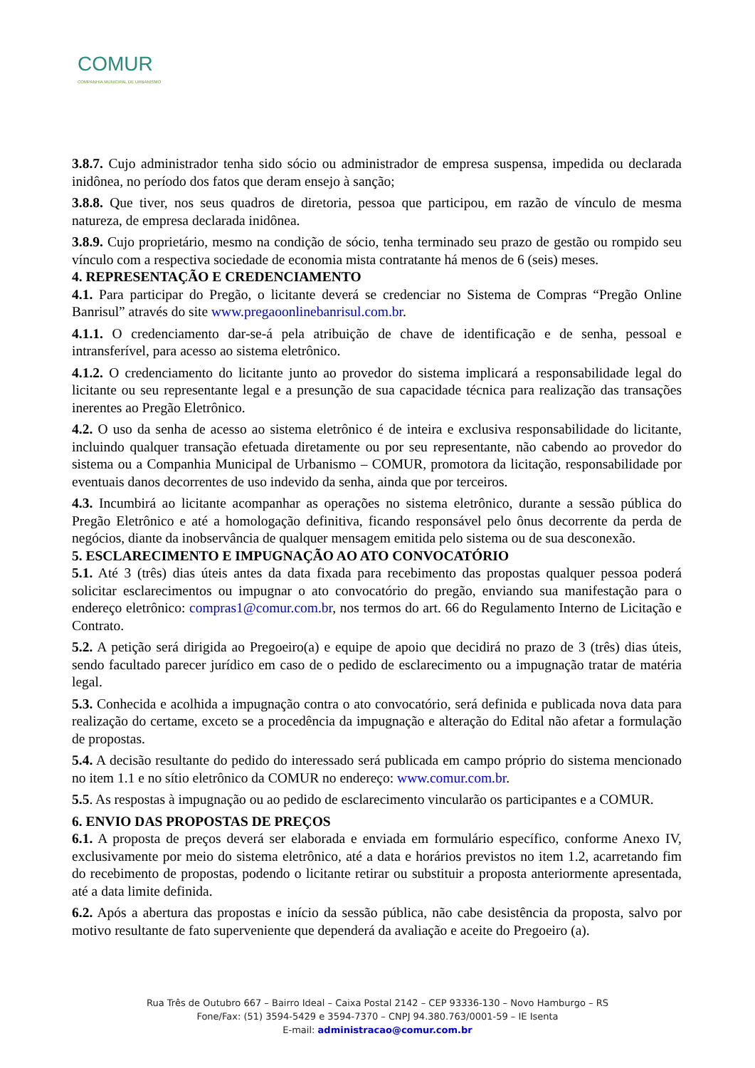COMUR
COMPANHIA MUNICIPAL DE URBANISMO
3.8.7. Cujo administrador tenha sido sócio ou administrador de empresa suspensa, impedida ou declarada inidônea, no período dos fatos que deram ensejo à sanção;
3.8.8. Que tiver, nos seus quadros de diretoria, pessoa que participou, em razão de vínculo de mesma natureza, de empresa declarada inidônea.
3.8.9. Cujo proprietário, mesmo na condição de sócio, tenha terminado seu prazo de gestão ou rompido seu vínculo com a respectiva sociedade de economia mista contratante há menos de 6 (seis) meses.
4. REPRESENTAÇÃO E CREDENCIAMENTO
4.1. Para participar do Pregão, o licitante deverá se credenciar no Sistema de Compras “Pregão Online Banrisul” através do site www.pregaoonlinebanrisul.com.br.
4.1.1. O credenciamento dar-se-á pela atribuição de chave de identificação e de senha, pessoal e intransferível, para acesso ao sistema eletrônico.
4.1.2. O credenciamento do licitante junto ao provedor do sistema implicará a responsabilidade legal do licitante ou seu representante legal e a presunção de sua capacidade técnica para realização das transações inerentes ao Pregão Eletrônico.
4.2. O uso da senha de acesso ao sistema eletrônico é de inteira e exclusiva responsabilidade do licitante, incluindo qualquer transação efetuada diretamente ou por seu representante, não cabendo ao provedor do sistema ou a Companhia Municipal de Urbanismo – COMUR, promotora da licitação, responsabilidade por eventuais danos decorrentes de uso indevido da senha, ainda que por terceiros.
4.3. Incumbirá ao licitante acompanhar as operações no sistema eletrônico, durante a sessão pública do Pregão Eletrônico e até a homologação definitiva, ficando responsável pelo ônus decorrente da perda de negócios, diante da inobservância de qualquer mensagem emitida pelo sistema ou de sua desconexão.
5. ESCLARECIMENTO E IMPUGNAÇÃO AO ATO CONVOCATÓRIO
5.1. Até 3 (três) dias úteis antes da data fixada para recebimento das propostas qualquer pessoa poderá solicitar esclarecimentos ou impugnar o ato convocatório do pregão, enviando sua manifestação para o endereço eletrônico: compras1@comur.com.br, nos termos do art. 66 do Regulamento Interno de Licitação e Contrato.
5.2. A petição será dirigida ao Pregoeiro(a) e equipe de apoio que decidirá no prazo de 3 (três) dias úteis, sendo facultado parecer jurídico em caso de o pedido de esclarecimento ou a impugnação tratar de matéria legal.
5.3. Conhecida e acolhida a impugnação contra o ato convocatório, será definida e publicada nova data para realização do certame, exceto se a procedência da impugnação e alteração do Edital não afetar a formulação de propostas.
5.4. A decisão resultante do pedido do interessado será publicada em campo próprio do sistema mencionado no item 1.1 e no sítio eletrônico da COMUR no endereço: www.comur.com.br.
5.5. As respostas à impugnação ou ao pedido de esclarecimento vincularão os participantes e a COMUR.
6. ENVIO DAS PROPOSTAS DE PREÇOS
6.1. A proposta de preços deverá ser elaborada e enviada em formulário específico, conforme Anexo IV, exclusivamente por meio do sistema eletrônico, até a data e horários previstos no item 1.2, acarretando fim do recebimento de propostas, podendo o licitante retirar ou substituir a proposta anteriormente apresentada, até a data limite definida.
6.2. Após a abertura das propostas e início da sessão pública, não cabe desistência da proposta, salvo por motivo resultante de fato superveniente que dependerá da avaliação e aceite do Pregoeiro (a).
Rua Três de Outubro 667 – Bairro Ideal – Caixa Postal 2142 – CEP 93336-130 – Novo Hamburgo – RS
Fone/Fax: (51) 3594-5429 e 3594-7370 – CNPJ 94.380.763/0001-59 – IE Isenta
E-mail: administracao@comur.com.br